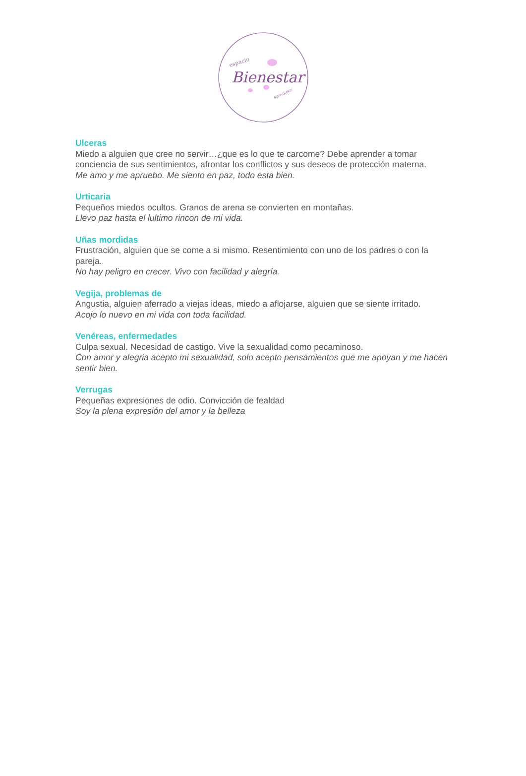espacio
Bienestar
SILVIA GOMEZ
Ulceras
Miedo a alguien que cree no servir…¿que es lo que te carcome? Debe aprender a tomar conciencia de sus sentimientos, afrontar los conflictos y sus deseos de protección materna.
Me amo y me apruebo. Me siento en paz, todo esta bien.
Urticaria
Pequeños miedos ocultos. Granos de arena se convierten en montañas.
Llevo paz hasta el lultimo rincon de mi vida.
Uñas mordidas
Frustración, alguien que se come a si mismo. Resentimiento con uno de los padres o con la pareja.
No hay peligro en crecer. Vivo con facilidad y alegría.
Vegija, problemas de
Angustia, alguien aferrado a viejas ideas, miedo a aflojarse, alguien que se siente irritado.
Acojo lo nuevo en mi vida con toda facilidad.
Venéreas, enfermedades
Culpa sexual. Necesidad de castigo. Vive la sexualidad como pecaminoso.
Con amor y alegria acepto mi sexualidad, solo acepto pensamientos que me apoyan y me hacen sentir bien.
Verrugas
Pequeñas expresiones de odio. Convicción de fealdad
Soy la plena expresión del amor y la belleza